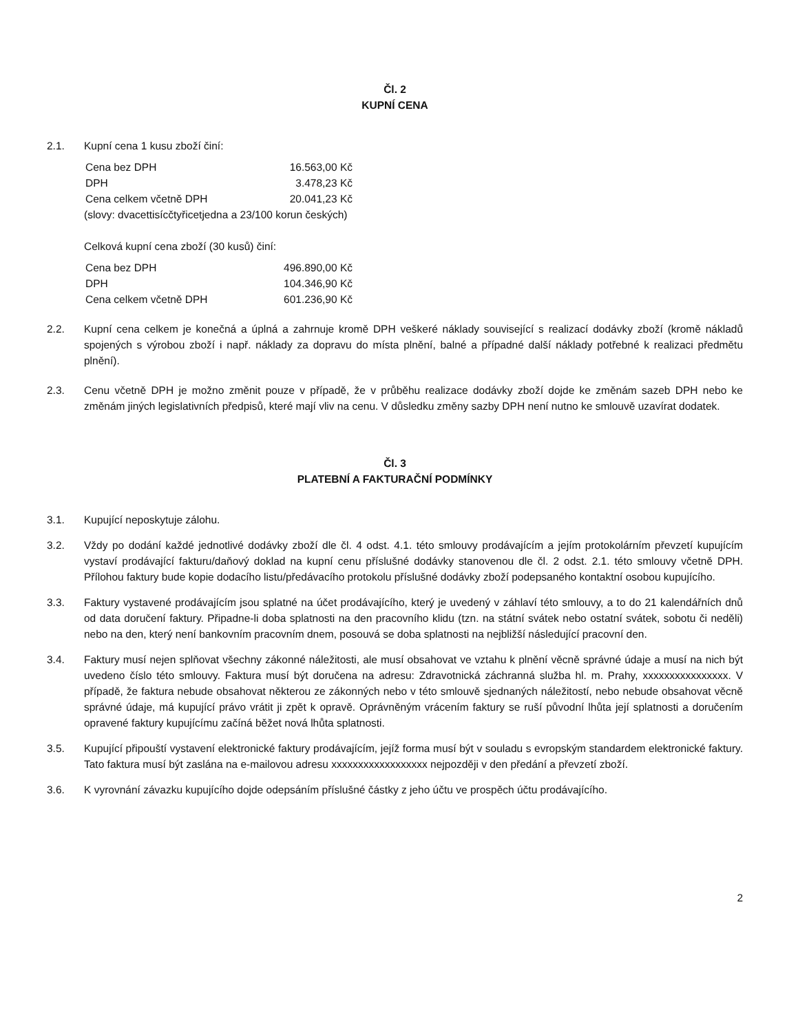Čl. 2
KUPNÍ CENA
2.1. Kupní cena 1 kusu zboží činí:
| Cena bez DPH | 16.563,00 Kč |
| DPH | 3.478,23 Kč |
| Cena celkem včetně DPH | 20.041,23 Kč |
(slovy: dvacettisícčtyřicetjedna a 23/100 korun českých)
Celková kupní cena zboží (30 kusů) činí:
| Cena bez DPH | 496.890,00 Kč |
| DPH | 104.346,90 Kč |
| Cena celkem včetně DPH | 601.236,90 Kč |
2.2. Kupní cena celkem je konečná a úplná a zahrnuje kromě DPH veškeré náklady související s realizací dodávky zboží (kromě nákladů spojených s výrobou zboží i např. náklady za dopravu do místa plnění, balné a případné další náklady potřebné k realizaci předmětu plnění).
2.3. Cenu včetně DPH je možno změnit pouze v případě, že v průběhu realizace dodávky zboží dojde ke změnám sazeb DPH nebo ke změnám jiných legislativních předpisů, které mají vliv na cenu. V důsledku změny sazby DPH není nutno ke smlouvě uzavírat dodatek.
Čl. 3
PLATEBNÍ A FAKTURAČNÍ PODMÍNKY
3.1. Kupující neposkytuje zálohu.
3.2. Vždy po dodání každé jednotlivé dodávky zboží dle čl. 4 odst. 4.1. této smlouvy prodávajícím a jejím protokolárním převzetí kupujícím vystaví prodávající fakturu/daňový doklad na kupní cenu příslušné dodávky stanovenou dle čl. 2 odst. 2.1. této smlouvy včetně DPH. Přílohou faktury bude kopie dodacího listu/předávacího protokolu příslušné dodávky zboží podepsaného kontaktní osobou kupujícího.
3.3. Faktury vystavené prodávajícím jsou splatné na účet prodávajícího, který je uvedený v záhlaví této smlouvy, a to do 21 kalendářních dnů od data doručení faktury. Připadne-li doba splatnosti na den pracovního klidu (tzn. na státní svátek nebo ostatní svátek, sobotu či neděli) nebo na den, který není bankovním pracovním dnem, posouvá se doba splatnosti na nejbližší následující pracovní den.
3.4. Faktury musí nejen splňovat všechny zákonné náležitosti, ale musí obsahovat ve vztahu k plnění věcně správné údaje a musí na nich být uvedeno číslo této smlouvy. Faktura musí být doručena na adresu: Zdravotnická záchranná služba hl. m. Prahy, xxxxxxxxxxxxxxxx. V případě, že faktura nebude obsahovat některou ze zákonných nebo v této smlouvě sjednaných náležitostí, nebo nebude obsahovat věcně správné údaje, má kupující právo vrátit ji zpět k opravě. Oprávněným vrácením faktury se ruší původní lhůta její splatnosti a doručením opravené faktury kupujícímu začíná běžet nová lhůta splatnosti.
3.5. Kupující připouští vystavení elektronické faktury prodávajícím, jejíž forma musí být v souladu s evropským standardem elektronické faktury. Tato faktura musí být zaslána na e-mailovou adresu xxxxxxxxxxxxxxxxxx nejpozději v den předání a převzetí zboží.
3.6. K vyrovnání závazku kupujícího dojde odepsáním příslušné částky z jeho účtu ve prospěch účtu prodávajícího.
2